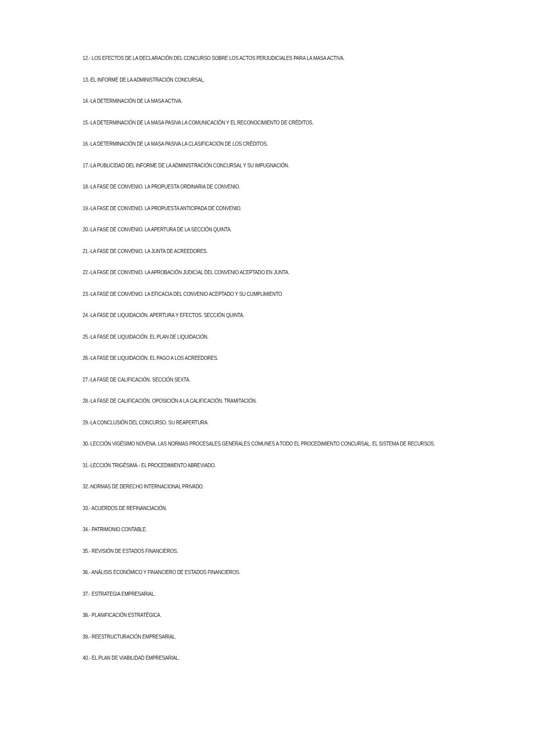12.- LOS EFECTOS DE LA DECLARACIÓN DEL CONCURSO SOBRE LOS ACTOS PERJUDICIALES PARA LA MASA ACTIVA.
13.-EL INFORME DE LA ADMINISTRACIÓN CONCURSAL.
14.-LA DETERMINACIÓN DE LA MASA ACTIVA.
15.-LA DETERMINACIÓN DE LA MASA PASIVA LA COMUNICACIÓN Y EL RECONOCIMIENTO DE CRÉDITOS.
16.-LA DETERMINACIÓN DE LA MASA PASIVA LA CLASIFICACIÓN DE LOS CRÉDITOS.
17.-LA PUBLICIDAD DEL INFORME DE LA ADMINISTRACIÓN CONCURSAL Y SU IMPUGNACIÓN.
18.-LA FASE DE CONVENIO. LA PROPUESTA ORDINARIA DE CONVENIO.
19.-LA FASE DE CONVENIO. LA PROPUESTA ANTICIPADA DE CONVENIO.
20.-LA FASE DE CONVENIO. LA APERTURA DE LA SECCIÓN QUINTA.
21.-LA FASE DE CONVENIO. LA JUNTA DE ACREEDORES.
22.-LA FASE DE CONVENIO. LA APROBACIÓN JUDICIAL DEL CONVENIO ACEPTADO EN JUNTA.
23.-LA FASE DE CONVENIO. LA EFICACIA DEL CONVENIO ACEPTADO Y SU CUMPLIMIENTO
24.-LA FASE DE LIQUIDACIÓN. APERTURA Y EFECTOS. SECCIÓN QUINTA.
25.-LA FASE DE LIQUIDACIÓN. EL PLAN DE LIQUIDACIÓN.
26.-LA FASE DE LIQUIDACIÓN. EL PAGO A LOS ACREEDORES.
27.-LA FASE DE CALIFICACIÓN. SECCIÓN SEXTA.
28.-LA FASE DE CALIFICACIÓN. OPOSICIÓN A LA CALIFICACIÓN. TRAMITACIÓN.
29.-LA CONCLUSIÓN DEL CONCURSO. SU REAPERTURA.
30.-LECCIÓN VIGÉSIMO NOVENA. LAS NORMAS PROCESALES GENERALES COMUNES A TODO EL PROCEDIMIENTO CONCURSAL. EL SISTEMA DE RECURSOS.
31.-LECCIÓN TRIGÉSIMA.- EL PROCEDIMIENTO ABREVIADO.
32.-NORMAS DE DERECHO INTERNACIONAL PRIVADO.
33.- ACUERDOS DE REFINANCIACIÓN.
34.- PATRIMONIO CONTABLE.
35.- REVISIÓN DE ESTADOS FINANCIEROS.
36.- ANÁLISIS ECONÓMICO Y FINANCIERO DE ESTADOS FINANCIEROS.
37.- ESTRATEGIA EMPRESARIAL.
38.- PLANIFICACIÓN ESTRATÉGICA.
39.- REESTRUCTURACIÓN EMPRESARIAL.
40.- EL PLAN DE VIABILIDAD EMPRESARIAL.